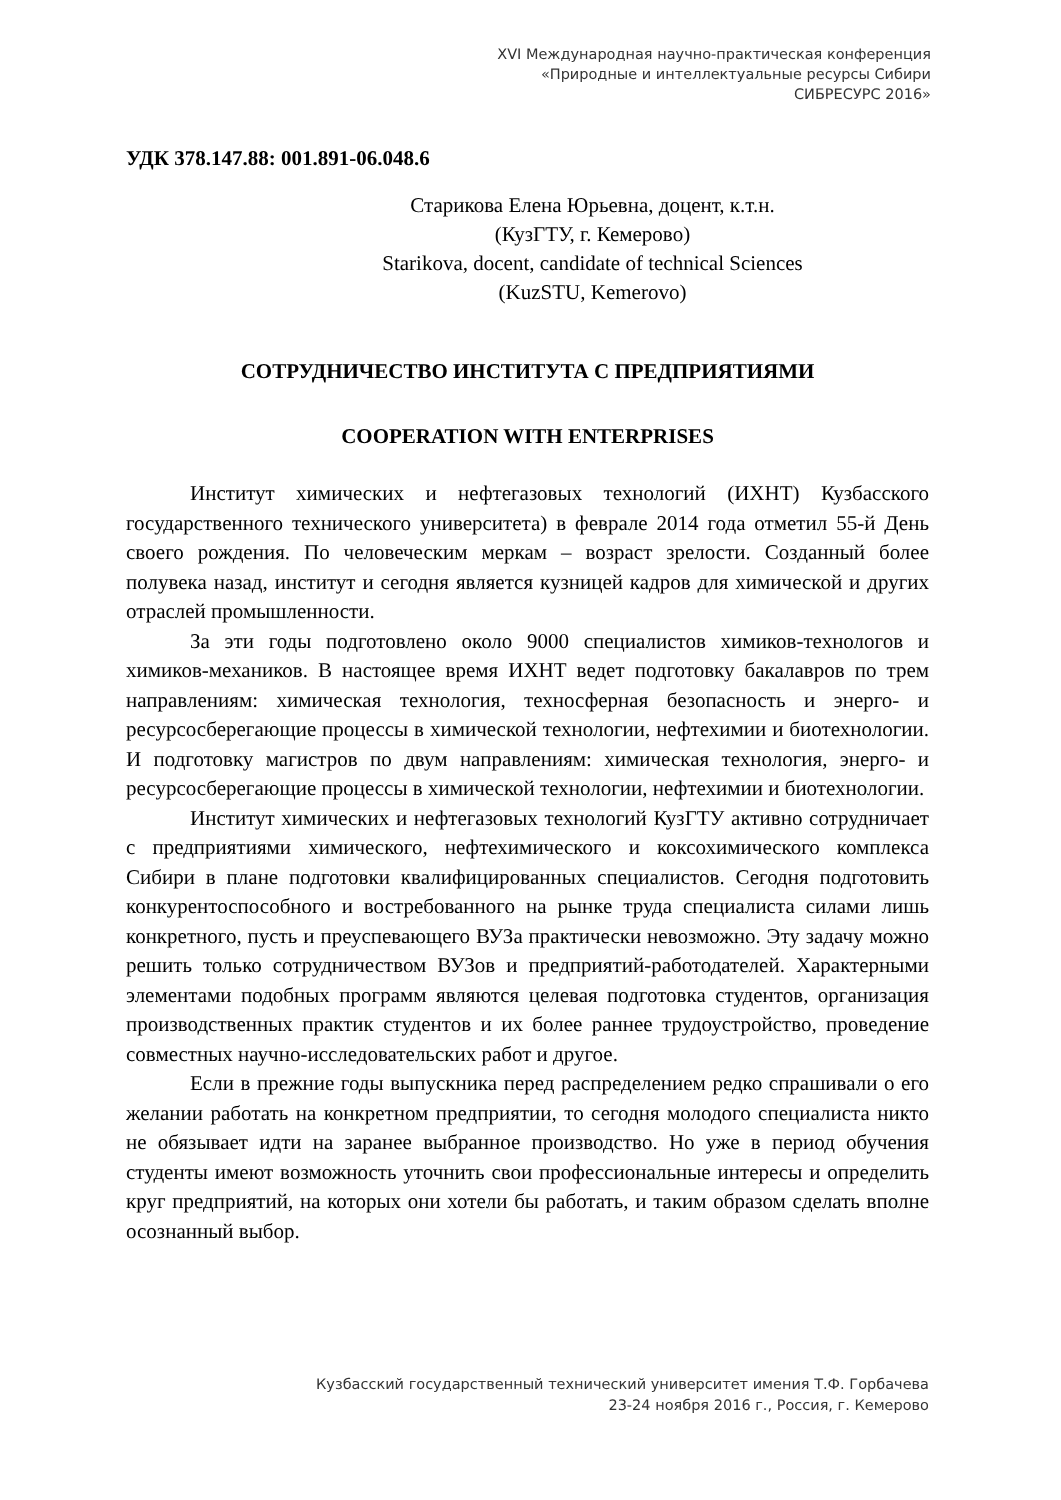XVI Международная научно-практическая конференция
«Природные и интеллектуальные ресурсы Сибири
СИБРЕСУРС 2016»
УДК 378.147.88: 001.891-06.048.6
Старикова Елена Юрьевна, доцент, к.т.н.
(КузГТУ, г. Кемерово)
Starikova, docent, candidate of technical Sciences
(KuzSTU, Kemerovo)
СОТРУДНИЧЕСТВО ИНСТИТУТА С ПРЕДПРИЯТИЯМИ
COOPERATION WITH ENTERPRISES
Институт химических и нефтегазовых технологий (ИХНТ) Кузбасского государственного технического университета) в феврале 2014 года отметил 55-й День своего рождения. По человеческим меркам – возраст зрелости. Созданный более полувека назад, институт и сегодня является кузницей кадров для химической и других отраслей промышленности.
За эти годы подготовлено около 9000 специалистов химиков-технологов и химиков-механиков. В настоящее время ИХНТ ведет подготовку бакалавров по трем направлениям: химическая технология, техносферная безопасность и энерго- и ресурсосберегающие процессы в химической технологии, нефтехимии и биотехнологии. И подготовку магистров по двум направлениям: химическая технология, энерго- и ресурсосберегающие процессы в химической технологии, нефтехимии и биотехнологии.
Институт химических и нефтегазовых технологий КузГТУ активно сотрудничает с предприятиями химического, нефтехимического и коксохимического комплекса Сибири в плане подготовки квалифицированных специалистов. Сегодня подготовить конкурентоспособного и востребованного на рынке труда специалиста силами лишь конкретного, пусть и преуспевающего ВУЗа практически невозможно. Эту задачу можно решить только сотрудничеством ВУЗов и предприятий-работодателей. Характерными элементами подобных программ являются целевая подготовка студентов, организация производственных практик студентов и их более раннее трудоустройство, проведение совместных научно-исследовательских работ и другое.
Если в прежние годы выпускника перед распределением редко спрашивали о его желании работать на конкретном предприятии, то сегодня молодого специалиста никто не обязывает идти на заранее выбранное производство. Но уже в период обучения студенты имеют возможность уточнить свои профессиональные интересы и определить круг предприятий, на которых они хотели бы работать, и таким образом сделать вполне осознанный выбор.
Кузбасский государственный технический университет имения Т.Ф. Горбачева
23-24 ноября 2016 г., Россия, г. Кемерово